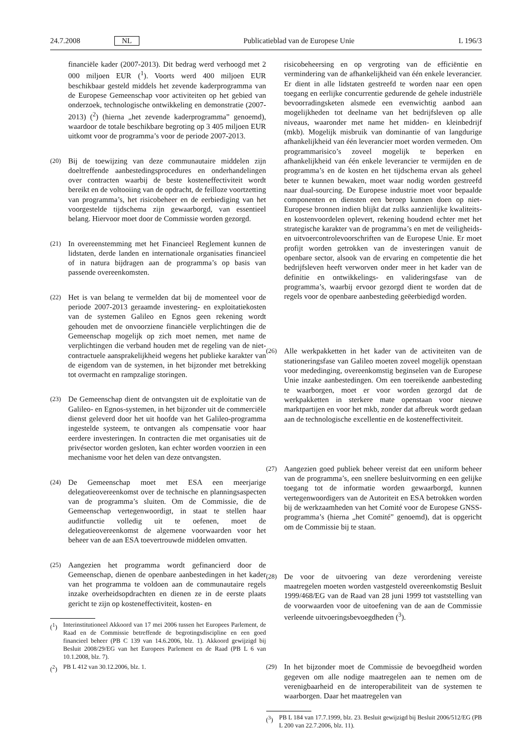24.7.2008 NL Publicatieblad van de Europese Unie L 196/3
financiële kader (2007-2013). Dit bedrag werd verhoogd met 2 000 miljoen EUR (<sup>1</sup>). Voorts werd 400 miljoen EUR beschikbaar gesteld middels het zevende kaderprogramma van de Europese Gemeenschap voor activiteiten op het gebied van onderzoek, technologische ontwikkeling en demonstratie (2007-2013) (<sup>2</sup>) (hierna „het zevende kaderprogramma” genoemd), waardoor de totale beschikbare begroting op 3 405 miljoen EUR uitkomt voor de programma’s voor de periode 2007-2013.
(20) Bij de toewijzing van deze communautaire middelen zijn doeltreffende aanbestedingsprocedures en onderhandelingen over contracten waarbij de beste kosteneffectiviteit wordt bereikt en de voltooiing van de opdracht, de feilloze voortzetting van programma’s, het risicobeheer en de eerbiediging van het voorgestelde tijdschema zijn gewaarborgd, van essentieel belang. Hiervoor moet door de Commissie worden gezorgd.
(21) In overeenstemming met het Financieel Reglement kunnen de lidstaten, derde landen en internationale organisaties financieel of in natura bijdragen aan de programma’s op basis van passende overeenkomsten.
(22) Het is van belang te vermelden dat bij de momenteel voor de periode 2007-2013 geraamde investering- en exploitatiekosten van de systemen Galileo en Egnos geen rekening wordt gehouden met de onvoorziene financiële verplichtingen die de Gemeenschap mogelijk op zich moet nemen, met name de verplichtingen die verband houden met de regeling van de niet-contractuele aansprakelijkheid wegens het publieke karakter van de eigendom van de systemen, in het bijzonder met betrekking tot overmacht en rampzalige storingen.
(23) De Gemeenschap dient de ontvangsten uit de exploitatie van de Galileo- en Egnos-systemen, in het bijzonder uit de commerciële dienst geleverd door het uit hoofde van het Galileo-programma ingestelde systeem, te ontvangen als compensatie voor haar eerdere investeringen. In contracten die met organisaties uit de privésector worden gesloten, kan echter worden voorzien in een mechanisme voor het delen van deze ontvangsten.
(24) De Gemeenschap moet met ESA een meerjarige delegatieovereenkomst over de technische en planningsaspecten van de programma’s sluiten. Om de Commissie, die de Gemeenschap vertegenwoordigt, in staat te stellen haar auditfunctie volledig uit te oefenen, moet de delegatieovereenkomst de algemene voorwaarden voor het beheer van de aan ESA toevertrouwde middelen omvatten.
(25) Aangezien het programma wordt gefinancierd door de Gemeenschap, dienen de openbare aanbestedingen in het kader van het programma te voldoen aan de communautaire regels inzake overheidsopdrachten en dienen ze in de eerste plaats gericht te zijn op kosteneffectiviteit, kosten- en
(<sup>1</sup>) Interinstitutioneel Akkoord van 17 mei 2006 tussen het Europees Parlement, de Raad en de Commissie betreffende de begrotingsdiscipline en een goed financieel beheer (PB C 139 van 14.6.2006, blz. 1). Akkoord gewijzigd bij Besluit 2008/29/EG van het Europees Parlement en de Raad (PB L 6 van 10.1.2008, blz. 7).
(<sup>2</sup>) PB L 412 van 30.12.2006, blz. 1.
risicobeheersing en op vergroting van de efficiëntie en vermindering van de afhankelijkheid van één enkele leverancier. Er dient in alle lidstaten gestreefd te worden naar een open toegang en eerlijke concurrentie gedurende de gehele industriële bevoorradingsketen alsmede een evenwichtig aanbod aan mogelijkheden tot deelname van het bedrijfsleven op alle niveaus, waaronder met name het midden- en kleinbedrijf (mkb). Mogelijk misbruik van dominantie of van langdurige afhankelijkheid van één leverancier moet worden vermeden. Om programmarisico’s zoveel mogelijk te beperken en afhankelijkheid van één enkele leverancier te vermijden en de programma’s en de kosten en het tijdschema ervan als geheel beter te kunnen bewaken, moet waar nodig worden gestreefd naar dual-sourcing. De Europese industrie moet voor bepaalde componenten en diensten een beroep kunnen doen op niet-Europese bronnen indien blijkt dat zulks aanzienlijke kwaliteits- en kostenvoordelen oplevert, rekening houdend echter met het strategische karakter van de programma’s en met de veiligheids- en uitvoercontrolevoorschriften van de Europese Unie. Er moet profijt worden getrokken van de investeringen vanuit de openbare sector, alsook van de ervaring en competentie die het bedrijfsleven heeft verworven onder meer in het kader van de definitie en ontwikkelings- en valideringsfase van de programma’s, waarbij ervoor gezorgd dient te worden dat de regels voor de openbare aanbesteding geëerbiedigd worden.
(26) Alle werkpakketten in het kader van de activiteiten van de stationeringsfase van Galileo moeten zoveel mogelijk openstaan voor mededinging, overeenkomstig beginselen van de Europese Unie inzake aanbestedingen. Om een toereikende aanbesteding te waarborgen, moet er voor worden gezorgd dat de werkpakketten in sterkere mate openstaan voor nieuwe marktpartijen en voor het mkb, zonder dat afbreuk wordt gedaan aan de technologische excellentie en de kosteneffectiviteit.
(27) Aangezien goed publiek beheer vereist dat een uniform beheer van de programma’s, een snellere besluitvorming en een gelijke toegang tot de informatie worden gewaarborgd, kunnen vertegenwoordigers van de Autoriteit en ESA betrokken worden bij de werkzaamheden van het Comité voor de Europese GNSS-programma’s (hierna „het Comité” genoemd), dat is opgericht om de Commissie bij te staan.
(28) De voor de uitvoering van deze verordening vereiste maatregelen moeten worden vastgesteld overeenkomstig Besluit 1999/468/EG van de Raad van 28 juni 1999 tot vaststelling van de voorwaarden voor de uitoefening van de aan de Commissie verleende uitvoeringsbevoegdheden (<sup>3</sup>).
(29) In het bijzonder moet de Commissie de bevoegdheid worden gegeven om alle nodige maatregelen aan te nemen om de verenigbaarheid en de interoperabiliteit van de systemen te waarborgen. Daar het maatregelen van
(<sup>3</sup>) PB L 184 van 17.7.1999, blz. 23. Besluit gewijzigd bij Besluit 2006/512/EG (PB L 200 van 22.7.2006, blz. 11).